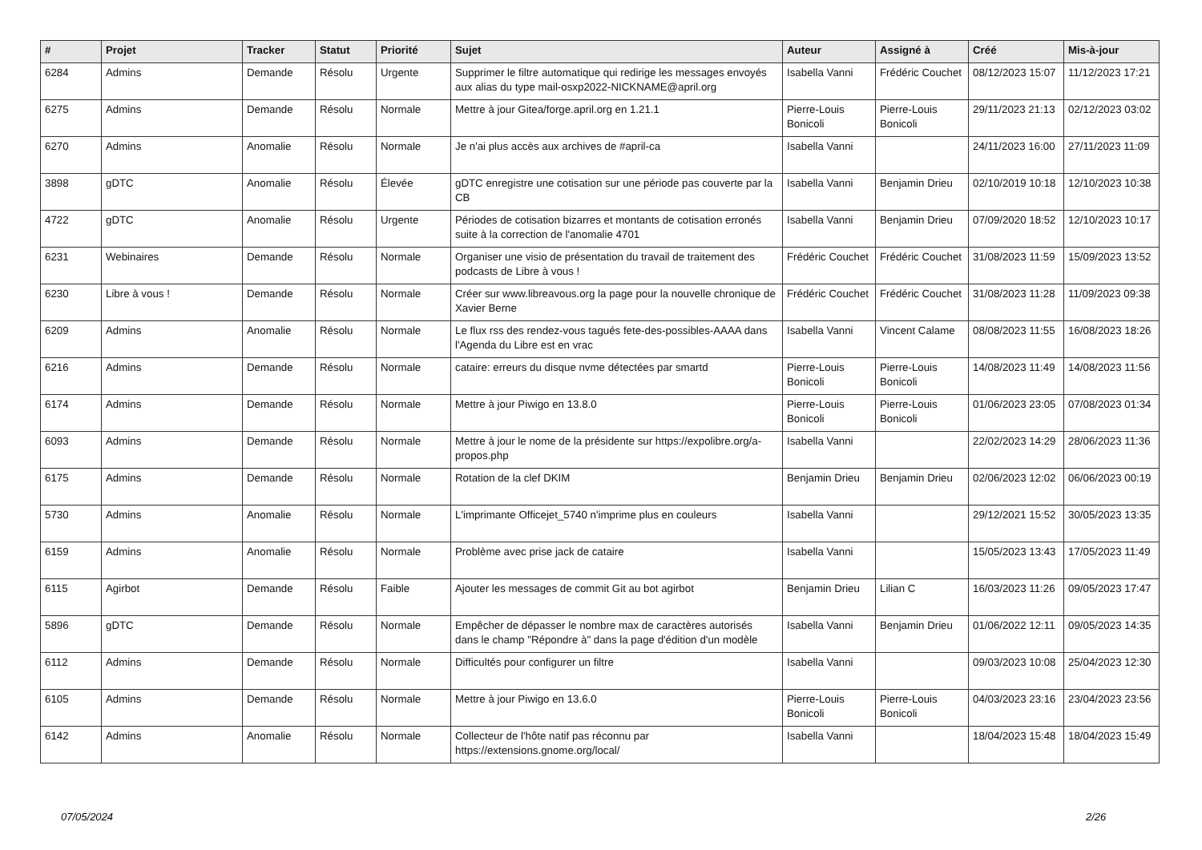| # | Projet | Tracker | Statut | Priorité | Sujet | Auteur | Assigné à | Créé | Mis-à-jour |
| --- | --- | --- | --- | --- | --- | --- | --- | --- | --- |
| 6284 | Admins | Demande | Résolu | Urgente | Supprimer le filtre automatique qui redirige les messages envoyés aux alias du type mail-osxp2022-NICKNAME@april.org | Isabella Vanni | Frédéric Couchet | 08/12/2023 15:07 | 11/12/2023 17:21 |
| 6275 | Admins | Demande | Résolu | Normale | Mettre à jour Gitea/forge.april.org en 1.21.1 | Pierre-Louis Bonicoli | Pierre-Louis Bonicoli | 29/11/2023 21:13 | 02/12/2023 03:02 |
| 6270 | Admins | Anomalie | Résolu | Normale | Je n'ai plus accès aux archives de #april-ca | Isabella Vanni | | 24/11/2023 16:00 | 27/11/2023 11:09 |
| 3898 | gDTC | Anomalie | Résolu | Élevée | gDTC enregistre une cotisation sur une période pas couverte par la CB | Isabella Vanni | Benjamin Drieu | 02/10/2019 10:18 | 12/10/2023 10:38 |
| 4722 | gDTC | Anomalie | Résolu | Urgente | Périodes de cotisation bizarres et montants de cotisation erronés suite à la correction de l'anomalie 4701 | Isabella Vanni | Benjamin Drieu | 07/09/2020 18:52 | 12/10/2023 10:17 |
| 6231 | Webinaires | Demande | Résolu | Normale | Organiser une visio de présentation du travail de traitement des podcasts de Libre à vous ! | Frédéric Couchet | Frédéric Couchet | 31/08/2023 11:59 | 15/09/2023 13:52 |
| 6230 | Libre à vous ! | Demande | Résolu | Normale | Créer sur www.libreavous.org la page pour la nouvelle chronique de Xavier Berne | Frédéric Couchet | Frédéric Couchet | 31/08/2023 11:28 | 11/09/2023 09:38 |
| 6209 | Admins | Anomalie | Résolu | Normale | Le flux rss des rendez-vous tagués fete-des-possibles-AAAA dans l'Agenda du Libre est en vrac | Isabella Vanni | Vincent Calame | 08/08/2023 11:55 | 16/08/2023 18:26 |
| 6216 | Admins | Demande | Résolu | Normale | cataire: erreurs du disque nvme détectées par smartd | Pierre-Louis Bonicoli | Pierre-Louis Bonicoli | 14/08/2023 11:49 | 14/08/2023 11:56 |
| 6174 | Admins | Demande | Résolu | Normale | Mettre à jour Piwigo en 13.8.0 | Pierre-Louis Bonicoli | Pierre-Louis Bonicoli | 01/06/2023 23:05 | 07/08/2023 01:34 |
| 6093 | Admins | Demande | Résolu | Normale | Mettre à jour le nome de la présidente sur https://expolibre.org/a-propos.php | Isabella Vanni | | 22/02/2023 14:29 | 28/06/2023 11:36 |
| 6175 | Admins | Demande | Résolu | Normale | Rotation de la clef DKIM | Benjamin Drieu | Benjamin Drieu | 02/06/2023 12:02 | 06/06/2023 00:19 |
| 5730 | Admins | Anomalie | Résolu | Normale | L'imprimante Officejet_5740 n'imprime plus en couleurs | Isabella Vanni | | 29/12/2021 15:52 | 30/05/2023 13:35 |
| 6159 | Admins | Anomalie | Résolu | Normale | Problème avec prise jack de cataire | Isabella Vanni | | 15/05/2023 13:43 | 17/05/2023 11:49 |
| 6115 | Agirbot | Demande | Résolu | Faible | Ajouter les messages de commit Git au bot agirbot | Benjamin Drieu | Lilian C | 16/03/2023 11:26 | 09/05/2023 17:47 |
| 5896 | gDTC | Demande | Résolu | Normale | Empêcher de dépasser le nombre max de caractères autorisés dans le champ "Répondre à" dans la page d'édition d'un modèle | Isabella Vanni | Benjamin Drieu | 01/06/2022 12:11 | 09/05/2023 14:35 |
| 6112 | Admins | Demande | Résolu | Normale | Difficultés pour configurer un filtre | Isabella Vanni | | 09/03/2023 10:08 | 25/04/2023 12:30 |
| 6105 | Admins | Demande | Résolu | Normale | Mettre à jour Piwigo en 13.6.0 | Pierre-Louis Bonicoli | Pierre-Louis Bonicoli | 04/03/2023 23:16 | 23/04/2023 23:56 |
| 6142 | Admins | Anomalie | Résolu | Normale | Collecteur de l'hôte natif pas réconnu par https://extensions.gnome.org/local/ | Isabella Vanni | | 18/04/2023 15:48 | 18/04/2023 15:49 |
07/05/2024 2/26